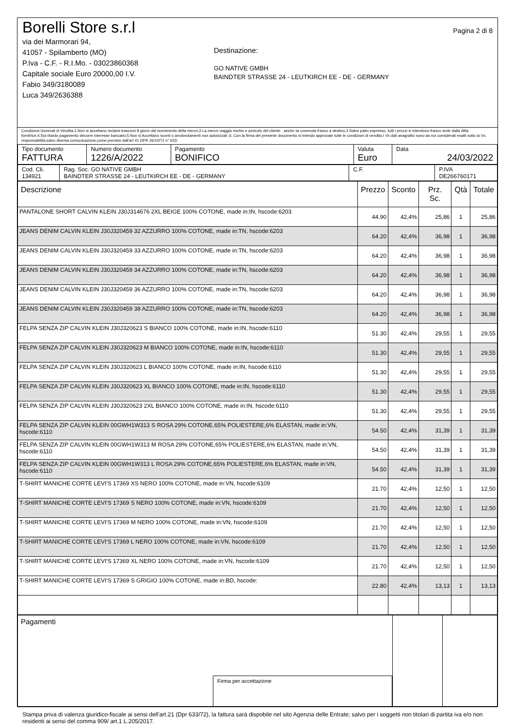Borelli Store s.r.l
via dei Marmorari 94,
41057 - Spilamberto (MO)
P.Iva - C.F. - R.I.Mo. - 03023860368
Capitale sociale Euro 20000,00 I.V.
Fabio 349/3180089
Luca 349/2636388
Destinazione:
GO NATIVE GMBH
BAINDTER STRASSE 24 - LEUTKIRCH EE - DE - GERMANY
Pagina 2 di 8
Condizioni Generali di Vendita:1.Non si accettano reclami trascorsi 8 giorni dal ricevimento della merce;2.La merce viaggia rischio e pericolo del cliente , anche se covenuta franco a destino;3.Salvo patto espresso, tutti i prezzi si intendono franco sede dalla ditta fornitrice;4.Sul ritardo pagamento decorre interesse bancario;5.Non si Accettano sconti o arrotondamenti non autorizzati ;6. Con la firma del presente documento si intendo approvate tutte le condizioni di vendita.I Vs dati anagrafici sono da noi considerati esatti sotto la Vs. responsabilità,salvo diversa comunicazione,come previsto dall'art 41 DPR 26/10/72 n° 633.
| Tipo documento FATTURA | Numero documento 1226/A/2022 | Pagamento BONIFICO | Valuta Euro | Data 24/03/2022 |
| Cod. Cli. 134921 | Rag. Soc. GO NATIVE GMBH BAINDTER STRASSE 24 - LEUTKIRCH EE - DE - GERMANY | C.F. | P.IVA DE266760171 |
| Descrizione | Prezzo | Sconto | Prz. Sc. | Qtà | Totale |
| --- | --- | --- | --- | --- | --- |
| PANTALONE SHORT CALVIN KLEIN J30J314676 2XL BEIGE 100% COTONE, made in:IN, hscode:6203 | 44.90 | 42,4% | 25,86 | 1 | 25,86 |
| JEANS DENIM CALVIN KLEIN J30J320459 32 AZZURRO 100% COTONE, made in:TN, hscode:6203 | 64.20 | 42,4% | 36,98 | 1 | 36,98 |
| JEANS DENIM CALVIN KLEIN J30J320459 33 AZZURRO 100% COTONE, made in:TN, hscode:6203 | 64.20 | 42,4% | 36,98 | 1 | 36,98 |
| JEANS DENIM CALVIN KLEIN J30J320459 34 AZZURRO 100% COTONE, made in:TN, hscode:6203 | 64.20 | 42,4% | 36,98 | 1 | 36,98 |
| JEANS DENIM CALVIN KLEIN J30J320459 36 AZZURRO 100% COTONE, made in:TN, hscode:6203 | 64.20 | 42,4% | 36,98 | 1 | 36,98 |
| JEANS DENIM CALVIN KLEIN J30J320459 38 AZZURRO 100% COTONE, made in:TN, hscode:6203 | 64.20 | 42,4% | 36,98 | 1 | 36,98 |
| FELPA SENZA ZIP CALVIN KLEIN J30J320623 S BIANCO 100% COTONE, made in:IN, hscode:6110 | 51.30 | 42,4% | 29,55 | 1 | 29,55 |
| FELPA SENZA ZIP CALVIN KLEIN J30J320623 M BIANCO 100% COTONE, made in:IN, hscode:6110 | 51.30 | 42,4% | 29,55 | 1 | 29,55 |
| FELPA SENZA ZIP CALVIN KLEIN J30J320623 L BIANCO 100% COTONE, made in:IN, hscode:6110 | 51.30 | 42,4% | 29,55 | 1 | 29,55 |
| FELPA SENZA ZIP CALVIN KLEIN J30J320623 XL BIANCO 100% COTONE, made in:IN, hscode:6110 | 51.30 | 42,4% | 29,55 | 1 | 29,55 |
| FELPA SENZA ZIP CALVIN KLEIN J30J320623 2XL BIANCO 100% COTONE, made in:IN, hscode:6110 | 51.30 | 42,4% | 29,55 | 1 | 29,55 |
| FELPA SENZA ZIP CALVIN KLEIN 00GWH1W313 S ROSA 29% COTONE,65% POLIESTERE,6% ELASTAN, made in:VN, hscode:6110 | 54.50 | 42,4% | 31,39 | 1 | 31,39 |
| FELPA SENZA ZIP CALVIN KLEIN 00GWH1W313 M ROSA 29% COTONE,65% POLIESTERE,6% ELASTAN, made in:VN, hscode:6110 | 54.50 | 42,4% | 31,39 | 1 | 31,39 |
| FELPA SENZA ZIP CALVIN KLEIN 00GWH1W313 L ROSA 29% COTONE,65% POLIESTERE,6% ELASTAN, made in:VN, hscode:6110 | 54.50 | 42,4% | 31,39 | 1 | 31,39 |
| T-SHIRT MANICHE CORTE LEVI'S 17369 XS NERO 100% COTONE, made in:VN, hscode:6109 | 21.70 | 42,4% | 12,50 | 1 | 12,50 |
| T-SHIRT MANICHE CORTE LEVI'S 17369 S NERO 100% COTONE, made in:VN, hscode:6109 | 21.70 | 42,4% | 12,50 | 1 | 12,50 |
| T-SHIRT MANICHE CORTE LEVI'S 17369 M NERO 100% COTONE, made in:VN, hscode:6109 | 21.70 | 42,4% | 12,50 | 1 | 12,50 |
| T-SHIRT MANICHE CORTE LEVI'S 17369 L NERO 100% COTONE, made in:VN, hscode:6109 | 21.70 | 42,4% | 12,50 | 1 | 12,50 |
| T-SHIRT MANICHE CORTE LEVI'S 17369 XL NERO 100% COTONE, made in:VN, hscode:6109 | 21.70 | 42,4% | 12,50 | 1 | 12,50 |
| T-SHIRT MANICHE CORTE LEVI'S 17369 S GRIGIO 100% COTONE, made in:BD, hscode: | 22.80 | 42,4% | 13,13 | 1 | 13,13 |
| Pagamenti | Firma per accettazione | | |
Stampa priva di valenza giuridico-fiscale ai sensi dell'art.21 (Dpr 633/72), la fattura sarà dispobile nel sito Agenzia delle Entrate; salvo per i soggetti non titolari di partita iva e/o non residenti ai sensi del comma 909/ art.1 L.205/2017.